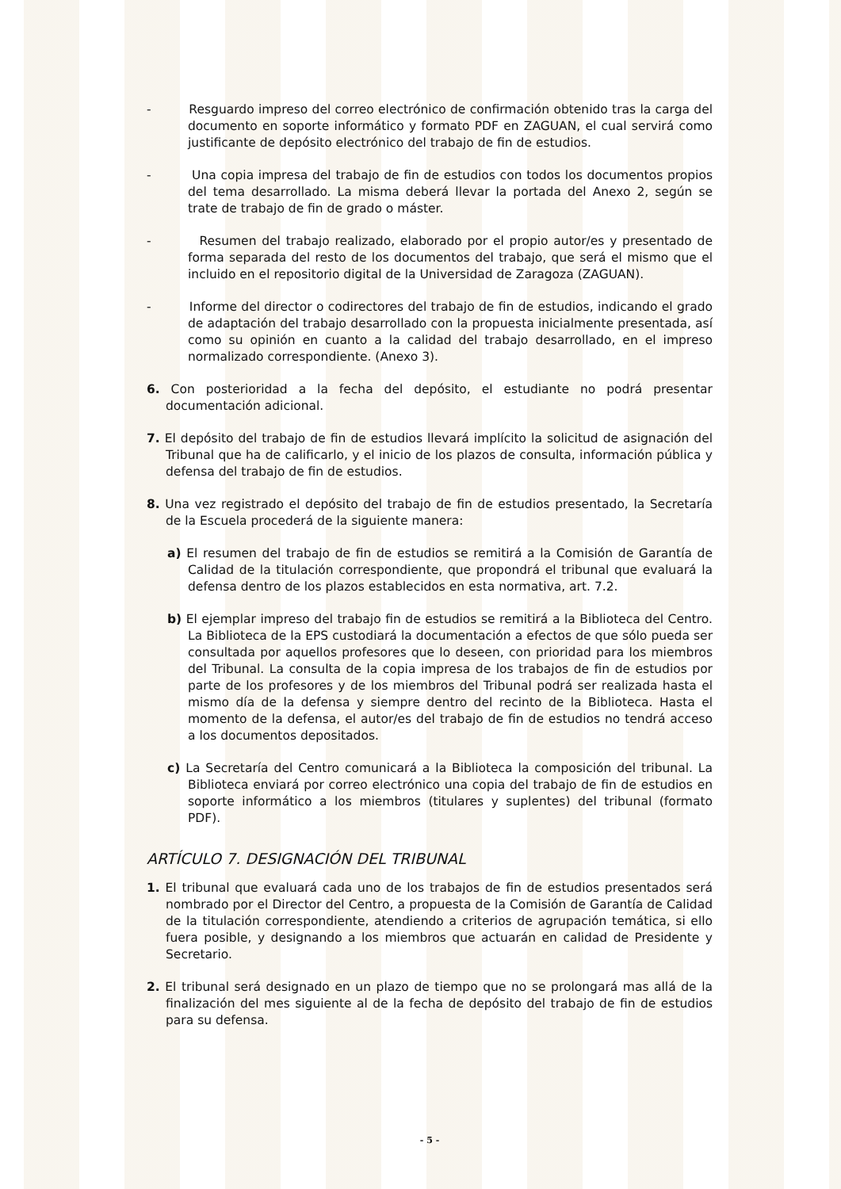- Resguardo impreso del correo electrónico de confirmación obtenido tras la carga del documento en soporte informático y formato PDF en ZAGUAN, el cual servirá como justificante de depósito electrónico del trabajo de fin de estudios.
- Una copia impresa del trabajo de fin de estudios con todos los documentos propios del tema desarrollado. La misma deberá llevar la portada del Anexo 2, según se trate de trabajo de fin de grado o máster.
- Resumen del trabajo realizado, elaborado por el propio autor/es y presentado de forma separada del resto de los documentos del trabajo, que será el mismo que el incluido en el repositorio digital de la Universidad de Zaragoza (ZAGUAN).
- Informe del director o codirectores del trabajo de fin de estudios, indicando el grado de adaptación del trabajo desarrollado con la propuesta inicialmente presentada, así como su opinión en cuanto a la calidad del trabajo desarrollado, en el impreso normalizado correspondiente. (Anexo 3).
6. Con posterioridad a la fecha del depósito, el estudiante no podrá presentar documentación adicional.
7. El depósito del trabajo de fin de estudios llevará implícito la solicitud de asignación del Tribunal que ha de calificarlo, y el inicio de los plazos de consulta, información pública y defensa del trabajo de fin de estudios.
8. Una vez registrado el depósito del trabajo de fin de estudios presentado, la Secretaría de la Escuela procederá de la siguiente manera:
a) El resumen del trabajo de fin de estudios se remitirá a la Comisión de Garantía de Calidad de la titulación correspondiente, que propondrá el tribunal que evaluará la defensa dentro de los plazos establecidos en esta normativa, art. 7.2.
b) El ejemplar impreso del trabajo fin de estudios se remitirá a la Biblioteca del Centro. La Biblioteca de la EPS custodiará la documentación a efectos de que sólo pueda ser consultada por aquellos profesores que lo deseen, con prioridad para los miembros del Tribunal. La consulta de la copia impresa de los trabajos de fin de estudios por parte de los profesores y de los miembros del Tribunal podrá ser realizada hasta el mismo día de la defensa y siempre dentro del recinto de la Biblioteca. Hasta el momento de la defensa, el autor/es del trabajo de fin de estudios no tendrá acceso a los documentos depositados.
c) La Secretaría del Centro comunicará a la Biblioteca la composición del tribunal. La Biblioteca enviará por correo electrónico una copia del trabajo de fin de estudios en soporte informático a los miembros (titulares y suplentes) del tribunal (formato PDF).
ARTÍCULO 7. DESIGNACIÓN DEL TRIBUNAL
1. El tribunal que evaluará cada uno de los trabajos de fin de estudios presentados será nombrado por el Director del Centro, a propuesta de la Comisión de Garantía de Calidad de la titulación correspondiente, atendiendo a criterios de agrupación temática, si ello fuera posible, y designando a los miembros que actuarán en calidad de Presidente y Secretario.
2. El tribunal será designado en un plazo de tiempo que no se prolongará mas allá de la finalización del mes siguiente al de la fecha de depósito del trabajo de fin de estudios para su defensa.
- 5 -